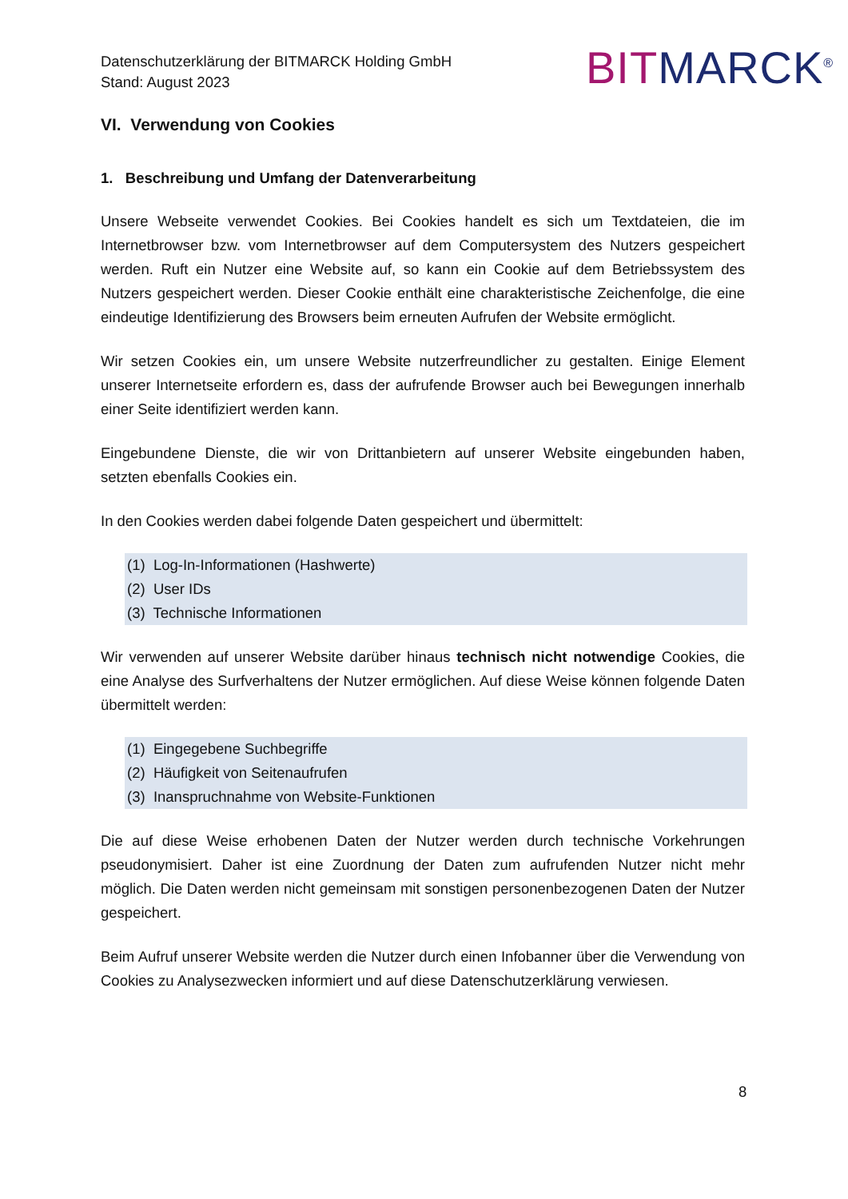Datenschutzerklärung der BITMARCK Holding GmbH
Stand: August 2023
BITMARCK<sup>®</sup>
VI. Verwendung von Cookies
1. Beschreibung und Umfang der Datenverarbeitung
Unsere Webseite verwendet Cookies. Bei Cookies handelt es sich um Textdateien, die im Internetbrowser bzw. vom Internetbrowser auf dem Computersystem des Nutzers gespeichert werden. Ruft ein Nutzer eine Website auf, so kann ein Cookie auf dem Betriebssystem des Nutzers gespeichert werden. Dieser Cookie enthält eine charakteristische Zeichenfolge, die eine eindeutige Identifizierung des Browsers beim erneuten Aufrufen der Website ermöglicht.
Wir setzen Cookies ein, um unsere Website nutzerfreundlicher zu gestalten. Einige Element unserer Internetseite erfordern es, dass der aufrufende Browser auch bei Bewegungen innerhalb einer Seite identifiziert werden kann.
Eingebundene Dienste, die wir von Drittanbietern auf unserer Website eingebunden haben, setzten ebenfalls Cookies ein.
In den Cookies werden dabei folgende Daten gespeichert und übermittelt:
(1) Log-In-Informationen (Hashwerte)
(2) User IDs
(3) Technische Informationen
Wir verwenden auf unserer Website darüber hinaus technisch nicht notwendige Cookies, die eine Analyse des Surfverhaltens der Nutzer ermöglichen. Auf diese Weise können folgende Daten übermittelt werden:
(1) Eingegebene Suchbegriffe
(2) Häufigkeit von Seitenaufrufen
(3) Inanspruchnahme von Website-Funktionen
Die auf diese Weise erhobenen Daten der Nutzer werden durch technische Vorkehrungen pseudonymisiert. Daher ist eine Zuordnung der Daten zum aufrufenden Nutzer nicht mehr möglich. Die Daten werden nicht gemeinsam mit sonstigen personenbezogenen Daten der Nutzer gespeichert.
Beim Aufruf unserer Website werden die Nutzer durch einen Infobanner über die Verwendung von Cookies zu Analysezwecken informiert und auf diese Datenschutzerklärung verwiesen.
8